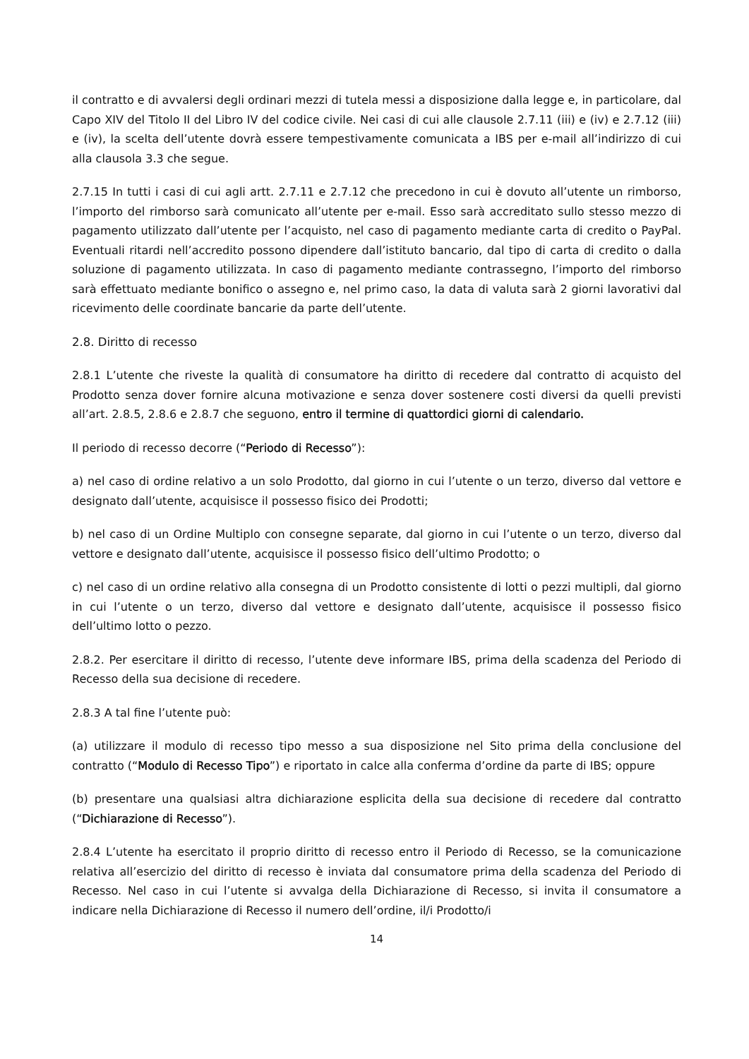il contratto e di avvalersi degli ordinari mezzi di tutela messi a disposizione dalla legge e, in particolare, dal Capo XIV del Titolo II del Libro IV del codice civile. Nei casi di cui alle clausole 2.7.11 (iii) e (iv) e 2.7.12 (iii) e (iv), la scelta dell’utente dovrà essere tempestivamente comunicata a IBS per e-mail all’indirizzo di cui alla clausola 3.3 che segue.
2.7.15 In tutti i casi di cui agli artt. 2.7.11 e 2.7.12 che precedono in cui è dovuto all’utente un rimborso, l’importo del rimborso sarà comunicato all’utente per e-mail. Esso sarà accreditato sullo stesso mezzo di pagamento utilizzato dall’utente per l’acquisto, nel caso di pagamento mediante carta di credito o PayPal. Eventuali ritardi nell’accredito possono dipendere dall’istituto bancario, dal tipo di carta di credito o dalla soluzione di pagamento utilizzata. In caso di pagamento mediante contrassegno, l’importo del rimborso sarà effettuato mediante bonifico o assegno e, nel primo caso, la data di valuta sarà 2 giorni lavorativi dal ricevimento delle coordinate bancarie da parte dell’utente.
2.8. Diritto di recesso
2.8.1 L’utente che riveste la qualità di consumatore ha diritto di recedere dal contratto di acquisto del Prodotto senza dover fornire alcuna motivazione e senza dover sostenere costi diversi da quelli previsti all’art. 2.8.5, 2.8.6 e 2.8.7 che seguono, entro il termine di quattordici giorni di calendario.
Il periodo di recesso decorre (“Periodo di Recesso”):
a) nel caso di ordine relativo a un solo Prodotto, dal giorno in cui l’utente o un terzo, diverso dal vettore e designato dall’utente, acquisisce il possesso fisico dei Prodotti;
b) nel caso di un Ordine Multiplo con consegne separate, dal giorno in cui l’utente o un terzo, diverso dal vettore e designato dall’utente, acquisisce il possesso fisico dell’ultimo Prodotto; o
c) nel caso di un ordine relativo alla consegna di un Prodotto consistente di lotti o pezzi multipli, dal giorno in cui l’utente o un terzo, diverso dal vettore e designato dall’utente, acquisisce il possesso fisico dell’ultimo lotto o pezzo.
2.8.2. Per esercitare il diritto di recesso, l’utente deve informare IBS, prima della scadenza del Periodo di Recesso della sua decisione di recedere.
2.8.3 A tal fine l’utente può:
(a) utilizzare il modulo di recesso tipo messo a sua disposizione nel Sito prima della conclusione del contratto (“Modulo di Recesso Tipo”) e riportato in calce alla conferma d’ordine da parte di IBS; oppure
(b) presentare una qualsiasi altra dichiarazione esplicita della sua decisione di recedere dal contratto (“Dichiarazione di Recesso”).
2.8.4 L’utente ha esercitato il proprio diritto di recesso entro il Periodo di Recesso, se la comunicazione relativa all’esercizio del diritto di recesso è inviata dal consumatore prima della scadenza del Periodo di Recesso. Nel caso in cui l’utente si avvalga della Dichiarazione di Recesso, si invita il consumatore a indicare nella Dichiarazione di Recesso il numero dell’ordine, il/i Prodotto/i
14